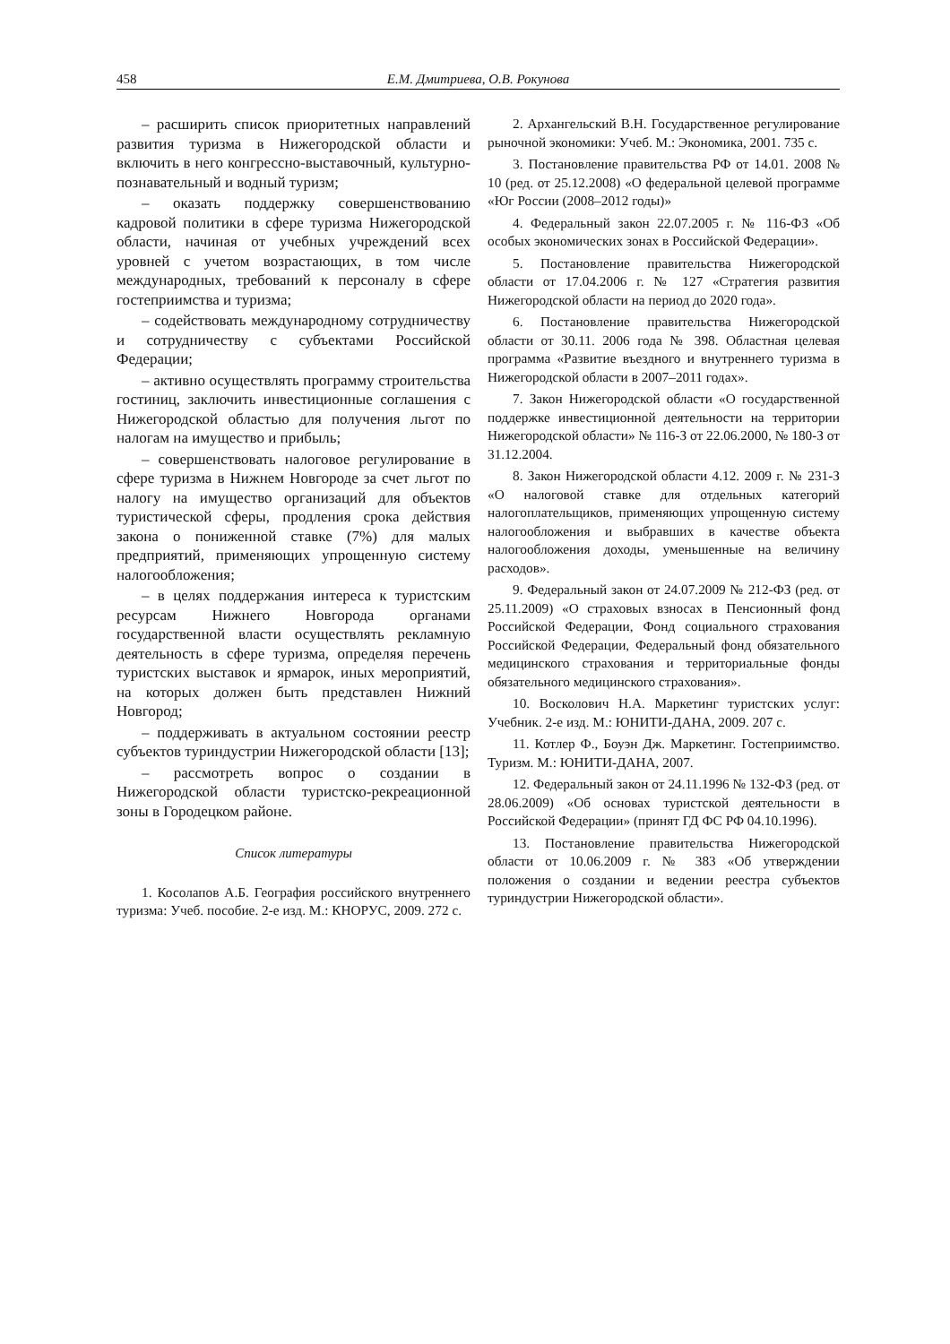458 Е.М. Дмитриева, О.В. Рокунова
– расширить список приоритетных направлений развития туризма в Нижегородской области и включить в него конгрессно-выставочный, культурно-познавательный и водный туризм;
– оказать поддержку совершенствованию кадровой политики в сфере туризма Нижегородской области, начиная от учебных учреждений всех уровней с учетом возрастающих, в том числе международных, требований к персоналу в сфере гостеприимства и туризма;
– содействовать международному сотрудничеству и сотрудничеству с субъектами Российской Федерации;
– активно осуществлять программу строительства гостиниц, заключить инвестиционные соглашения с Нижегородской областью для получения льгот по налогам на имущество и прибыль;
– совершенствовать налоговое регулирование в сфере туризма в Нижнем Новгороде за счет льгот по налогу на имущество организаций для объектов туристической сферы, продления срока действия закона о пониженной ставке (7%) для малых предприятий, применяющих упрощенную систему налогообложения;
– в целях поддержания интереса к туристским ресурсам Нижнего Новгорода органами государственной власти осуществлять рекламную деятельность в сфере туризма, определяя перечень туристских выставок и ярмарок, иных мероприятий, на которых должен быть представлен Нижний Новгород;
– поддерживать в актуальном состоянии реестр субъектов туриндустрии Нижегородской области [13];
– рассмотреть вопрос о создании в Нижегородской области туристско-рекреационной зоны в Городецком районе.
Список литературы
1. Косолапов А.Б. География российского внутреннего туризма: Учеб. пособие. 2-е изд. М.: КНОРУС, 2009. 272 с.
2. Архангельский В.Н. Государственное регулирование рыночной экономики: Учеб. М.: Экономика, 2001. 735 с.
3. Постановление правительства РФ от 14.01. 2008 № 10 (ред. от 25.12.2008) «О федеральной целевой программе «Юг России (2008–2012 годы)»
4. Федеральный закон 22.07.2005 г. № 116-ФЗ «Об особых экономических зонах в Российской Федерации».
5. Постановление правительства Нижегородской области от 17.04.2006 г. № 127 «Стратегия развития Нижегородской области на период до 2020 года».
6. Постановление правительства Нижегородской области от 30.11. 2006 года № 398. Областная целевая программа «Развитие въездного и внутреннего туризма в Нижегородской области в 2007–2011 годах».
7. Закон Нижегородской области «О государственной поддержке инвестиционной деятельности на территории Нижегородской области» № 116-З от 22.06.2000, № 180-З от 31.12.2004.
8. Закон Нижегородской области 4.12. 2009 г. № 231-З «О налоговой ставке для отдельных категорий налогоплательщиков, применяющих упрощенную систему налогообложения и выбравших в качестве объекта налогообложения доходы, уменьшенные на величину расходов».
9. Федеральный закон от 24.07.2009 № 212-ФЗ (ред. от 25.11.2009) «О страховых взносах в Пенсионный фонд Российской Федерации, Фонд социального страхования Российской Федерации, Федеральный фонд обязательного медицинского страхования и территориальные фонды обязательного медицинского страхования».
10. Восколович Н.А. Маркетинг туристских услуг: Учебник. 2-е изд. М.: ЮНИТИ-ДАНА, 2009. 207 с.
11. Котлер Ф., Боуэн Дж. Маркетинг. Гостеприимство. Туризм. М.: ЮНИТИ-ДАНА, 2007.
12. Федеральный закон от 24.11.1996 № 132-ФЗ (ред. от 28.06.2009) «Об основах туристской деятельности в Российской Федерации» (принят ГД ФС РФ 04.10.1996).
13. Постановление правительства Нижегородской области от 10.06.2009 г. № 383 «Об утверждении положения о создании и ведении реестра субъектов туриндустрии Нижегородской области».